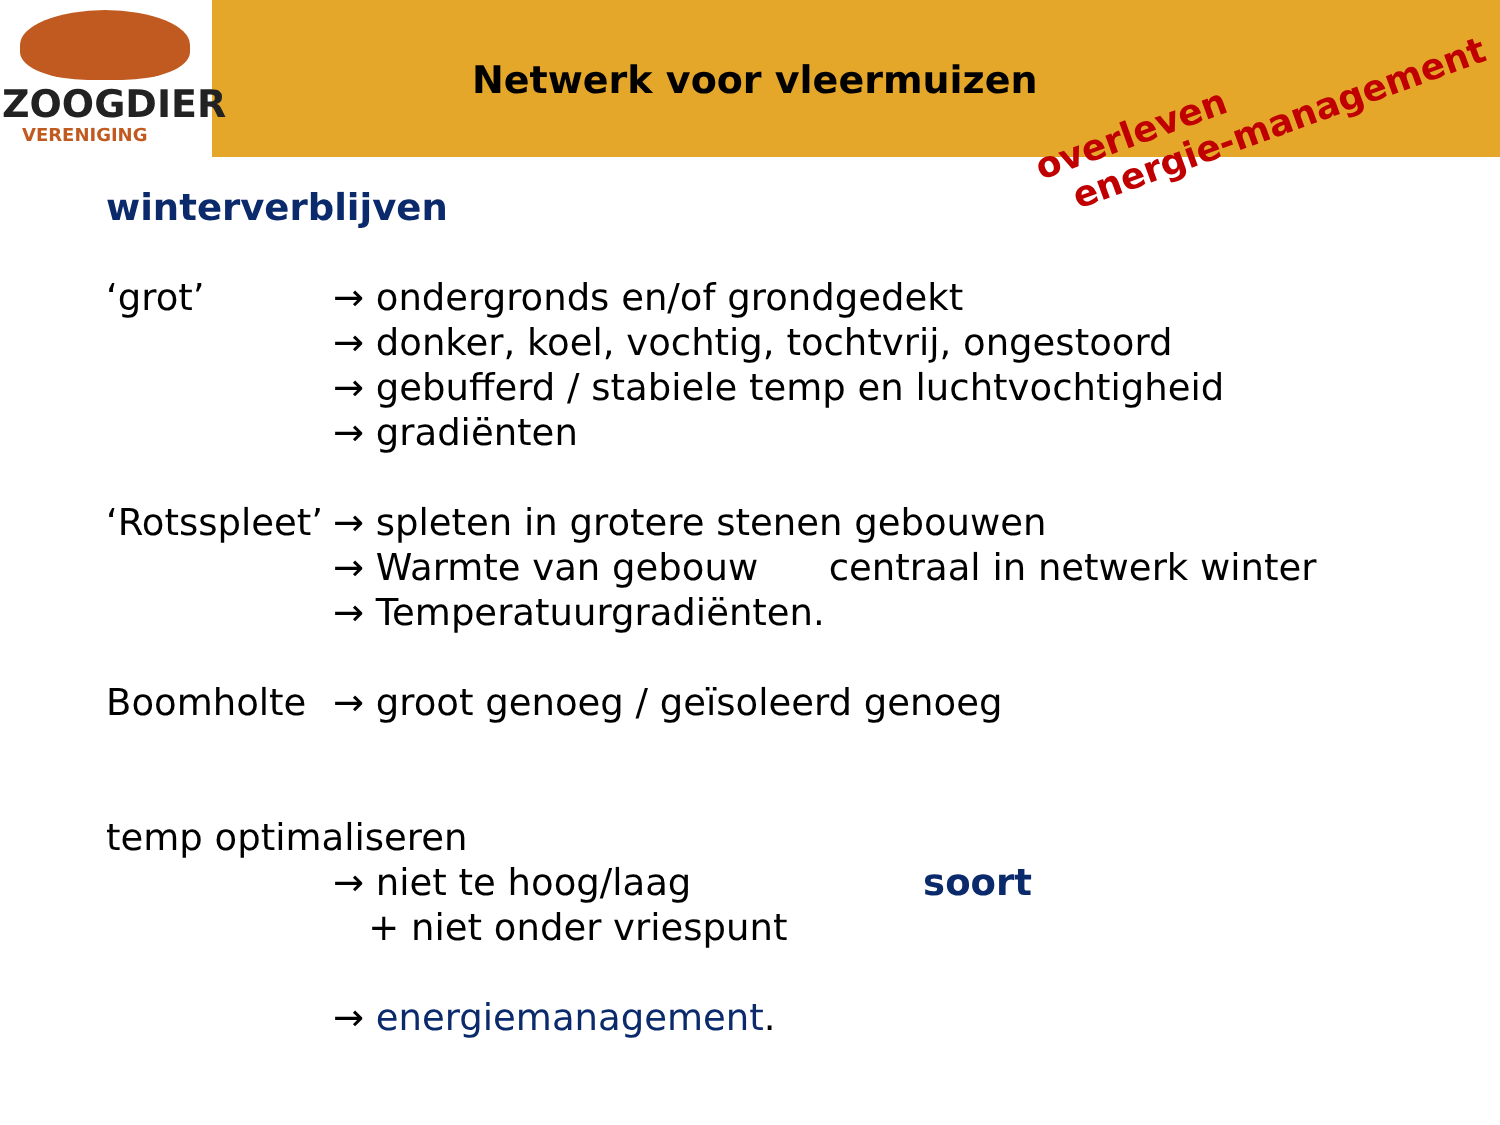ZOOGDIER
VERENIGING
Netwerk voor vleermuizen
overleven
energie-management
winterverblijven
‘grot’ → ondergronds en/of grondgedekt
→ donker, koel, vochtig, tochtvrij, ongestoord
→ gebufferd / stabiele temp en luchtvochtigheid
→ gradiënten
‘Rotsspleet’
→ spleten in grotere stenen gebouwen
→ Warmte van gebouw centraal in netwerk winter
→ Temperatuurgradiënten.
Boomholte → groot genoeg / geïsoleerd genoeg
temp optimaliseren
→ niet te hoog/laag soort
+ niet onder vriespunt
→ energiemanagement.